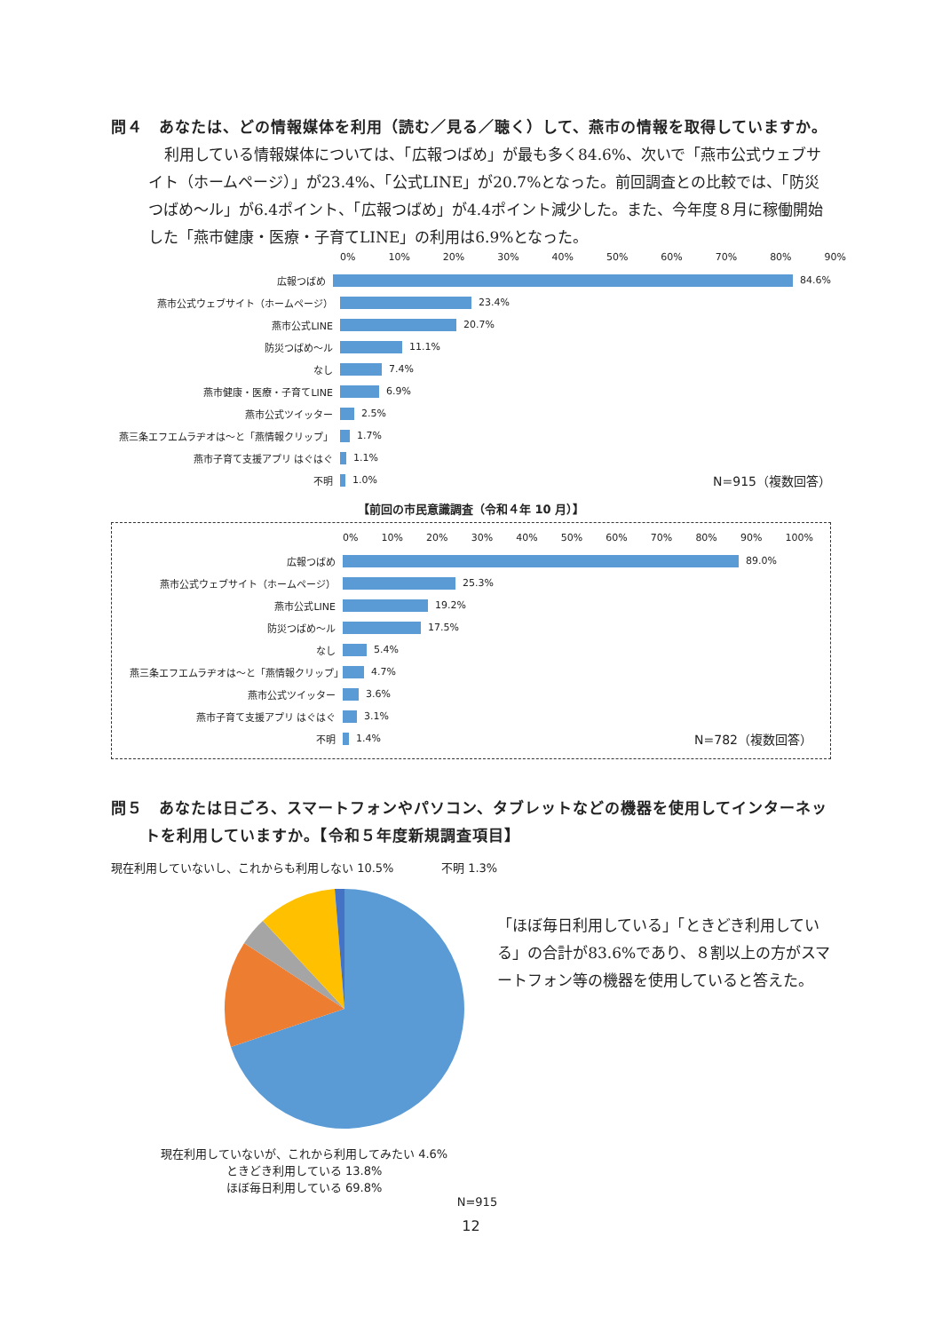問４　あなたは、どの情報媒体を利用（読む／見る／聴く）して、燕市の情報を取得していますか。
利用している情報媒体については、「広報つばめ」が最も多く84.6%、次いで「燕市公式ウェブサイト（ホームページ）」が23.4%、「公式LINE」が20.7%となった。前回調査との比較では、「防災つばめ～ル」が6.4ポイント、「広報つばめ」が4.4ポイント減少した。また、今年度８月に稼働開始した「燕市健康・医療・子育てLINE」の利用は6.9%となった。
0% 10% 20% 30% 40% 50% 60% 70% 80% 90%
広報つばめ 84.6%
燕市公式ウェブサイト（ホームページ） 23.4%
燕市公式LINE 20.7%
防災つばめ～ル 11.1%
なし 7.4%
燕市健康・医療・子育てLINE 6.9%
燕市公式ツイッター 2.5%
燕三条エフエムラヂオは～と「燕情報クリップ」 1.7%
燕市子育て支援アプリ はぐはぐ 1.1%
不明 1.0% N=915（複数回答）
【前回の市民意識調査（令和４年 10 月）】
0% 10% 20% 30% 40% 50% 60% 70% 80% 90% 100%
広報つばめ 89.0%
燕市公式ウェブサイト（ホームページ） 25.3%
燕市公式LINE 19.2%
防災つばめ～ル 17.5%
なし 5.4%
燕三条エフエムラヂオは～と「燕情報クリップ」 4.7%
燕市公式ツイッター 3.6%
燕市子育て支援アプリ はぐはぐ 3.1%
不明 1.4% N=782（複数回答）
問５　あなたは日ごろ、スマートフォンやパソコン、タブレットなどの機器を使用してインターネットを利用していますか。【令和５年度新規調査項目】
現在利用していないし、これからも利用しない 10.5% 不明 1.3%
現在利用していないが、これから利用してみたい 4.6%
ときどき利用している 13.8%
ほぼ毎日利用している 69.8%
N=915
「ほぼ毎日利用している」「ときどき利用している」の合計が83.6%であり、８割以上の方がスマートフォン等の機器を使用していると答えた。
12